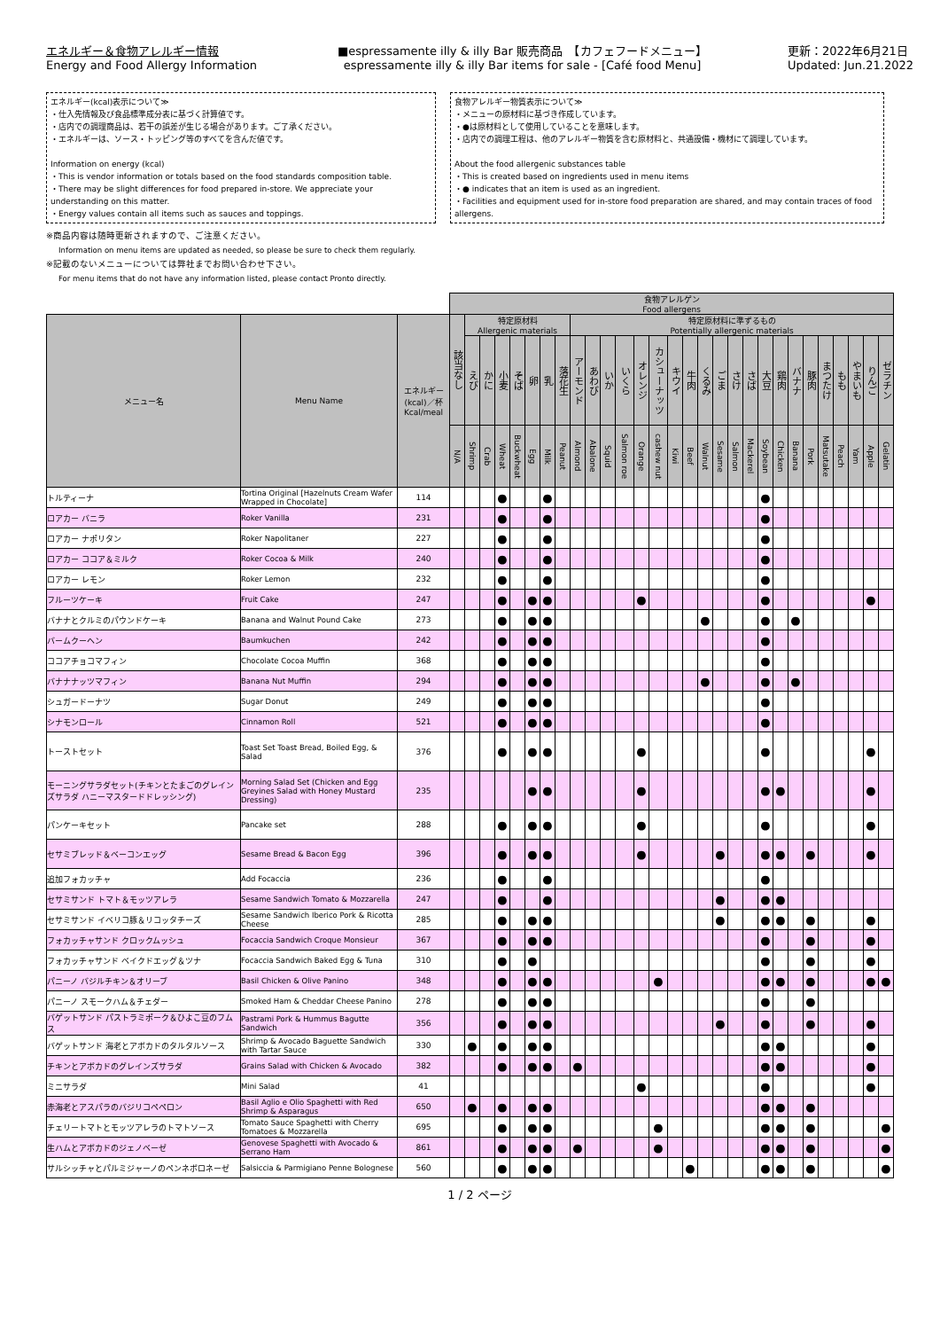エネルギー＆食物アレルギー情報
Energy and Food Allergy Information
■espressamente illy & illy Bar 販売商品　【カフェフードメニュー】
espressamente illy & illy Bar items for sale - [Café food Menu]
更新：2022年6月21日
Updated: Jun.21.2022
エネルギー(kcal)表示について≫
・仕入先情報及び食品標準成分表に基づく計算値です。
・店内での調理商品は、若干の誤差が生じる場合があります。ご了承ください。
・エネルギーは、ソース・トッピング等のすべてを含んだ値です。
Information on energy (kcal)
・This is vendor information or totals based on the food standards composition table.
・There may be slight differences for food prepared in-store. We appreciate your understanding on this matter.
・Energy values contain all items such as sauces and toppings.
食物アレルギー物質表示について≫
・メニューの原材料に基づき作成しています。
・●は原材料として使用していることを意味します。
・店内での調理工程は、他のアレルギー物質を含む原材料と、共通設備・機材にて調理しています。
About the food allergenic substances table
・This is created based on ingredients used in menu items
・● indicates that an item is used as an ingredient.
・Facilities and equipment used for in-store food preparation are shared, and may contain traces of food allergens.
※商品内容は随時更新されますので、ご注意ください。
Information on menu items are updated as needed, so please be sure to check them regularly.
※記載のないメニューについては弊社までお問い合わせ下さい。
For menu items that do not have any information listed, please contact Pronto directly.
| | | | 食物アレルゲン Food allergens | | | | | | | | | | | | | | | | | | | | | | | | | | | | |
| メニュー名 | Menu Name | エネルギー (kcal)／杯 Kcal/meal | 該当なし | 特定原材料 Allergenic materials | | | | | | | 特定原材料に準ずるもの Potentially allergenic materials | | | | | | | | | | | | | | | | | | | | |
| | | | | えび | かに | 小麦 | そば | 卵 | 乳 | 落花生 | アーモンド | あわび | いか | いくら | オレンジ | カシューナッツ | キウイ | 牛肉 | くるみ | ごま | さけ | さば | 大豆 | 鶏肉 | バナナ | 豚肉 | まつたけ | もも | やまいも | りんご | ゼラチン |
| | | | N/A | Shrimp | Crab | Wheat | Buckwheat | Egg | Milk | Peanut | Almond | Abalone | Squid | Salmon roe | Orange | cashew nut | Kiwi | Beef | Walnut | Sesame | Salmon | Mackerel | Soybean | Chicken | Banana | Pork | Matsutake | Peach | Yam | Apple | Gelatin |
| トルティーナ | Tortina Original [Hazelnuts Cream Wafer Wrapped in Chocolate] | 114 | | | | ● | | | ● | | | | | | | | | | | | | | ● | | | | | | | | |
| ロアカー バニラ | Roker Vanilla | 231 | | | | ● | | | ● | | | | | | | | | | | | | | ● | | | | | | | | |
| ロアカー ナポリタン | Roker Napolitaner | 227 | | | | ● | | | ● | | | | | | | | | | | | | | ● | | | | | | | | |
| ロアカー ココア＆ミルク | Roker Cocoa & Milk | 240 | | | | ● | | | ● | | | | | | | | | | | | | | ● | | | | | | | | |
| ロアカー レモン | Roker Lemon | 232 | | | | ● | | | ● | | | | | | | | | | | | | | ● | | | | | | | | |
| フルーツケーキ | Fruit Cake | 247 | | | | ● | | ● | ● | | | | | | ● | | | | | | | | ● | | | | | | | ● | |
| バナナとクルミのパウンドケーキ | Banana and Walnut Pound Cake | 273 | | | | ● | | ● | ● | | | | | | | | | | ● | | | | ● | | ● | | | | | | |
| バームクーヘン | Baumkuchen | 242 | | | | ● | | ● | ● | | | | | | | | | | | | | | ● | | | | | | | | |
| ココアチョコマフィン | Chocolate Cocoa Muffin | 368 | | | | ● | | ● | ● | | | | | | | | | | | | | | ● | | | | | | | | |
| バナナナッツマフィン | Banana Nut Muffin | 294 | | | | ● | | ● | ● | | | | | | | | | | ● | | | | ● | | ● | | | | | | |
| シュガードーナツ | Sugar Donut | 249 | | | | ● | | ● | ● | | | | | | | | | | | | | | ● | | | | | | | | |
| シナモンロール | Cinnamon Roll | 521 | | | | ● | | ● | ● | | | | | | | | | | | | | | ● | | | | | | | | |
| トーストセット | Toast Set Toast Bread, Boiled Egg, & Salad | 376 | | | | ● | | ● | ● | | | | | | ● | | | | | | | | ● | | | | | | | ● | |
| モーニングサラダセット(チキンとたまごのグレインズサラダ ハニーマスタードドレッシング) | Morning Salad Set (Chicken and Egg Greyines Salad with Honey Mustard Dressing) | 235 | | | | | | ● | ● | | | | | | ● | | | | | | | | ● | ● | | | | | | ● | |
| パンケーキセット | Pancake set | 288 | | | | ● | | ● | ● | | | | | | ● | | | | | | | | ● | | | | | | | ● | |
| セサミブレッド＆ベーコンエッグ | Sesame Bread & Bacon Egg | 396 | | | | ● | | ● | ● | | | | | | ● | | | | | ● | | | ● | ● | | ● | | | | ● | |
| 追加フォカッチャ | Add Focaccia | 236 | | | | ● | | | ● | | | | | | | | | | | | | | ● | | | | | | | | |
| セサミサンド トマト＆モッツアレラ | Sesame Sandwich Tomato & Mozzarella | 247 | | | | ● | | | ● | | | | | | | | | | | ● | | | ● | ● | | | | | | | |
| セサミサンド イベリコ豚＆リコッタチーズ | Sesame Sandwich Iberico Pork & Ricotta Cheese | 285 | | | | ● | | ● | ● | | | | | | | | | | | ● | | | ● | ● | | ● | | | | ● | |
| フォカッチャサンド クロックムッシュ | Focaccia Sandwich Croque Monsieur | 367 | | | | ● | | ● | ● | | | | | | | | | | | | | | ● | | | ● | | | | ● | |
| フォカッチャサンド ベイクドエッグ＆ツナ | Focaccia Sandwich Baked Egg & Tuna | 310 | | | | ● | | ● | | | | | | | | | | | | | | | ● | | | ● | | | | ● | |
| パニーノ バジルチキン＆オリーブ | Basil Chicken & Olive Panino | 348 | | | | ● | | ● | ● | | | | | | | ● | | | | | | | ● | ● | | ● | | | | ● | ● |
| パニーノ スモークハム＆チェダー | Smoked Ham & Cheddar Cheese Panino | 278 | | | | ● | | ● | ● | | | | | | | | | | | | | | ● | | | ● | | | | | |
| バゲットサンド パストラミポーク＆ひよこ豆のフムス | Pastrami Pork & Hummus Bagutte Sandwich | 356 | | | | ● | | ● | ● | | | | | | | | | | | ● | | | ● | | | ● | | | | ● | |
| バゲットサンド 海老とアボカドのタルタルソース | Shrimp & Avocado Baguette Sandwich with Tartar Sauce | 330 | | ● | | ● | | ● | ● | | | | | | | | | | | | | | ● | ● | | | | | | ● | |
| チキンとアボカドのグレインズサラダ | Grains Salad with Chicken & Avocado | 382 | | | | ● | | ● | ● | | ● | | | | | | | | | | | | ● | ● | | | | | | ● | |
| ミニサラダ | Mini Salad | 41 | | | | | | | | | | | | | ● | | | | | | | | ● | | | | | | | ● | |
| 赤海老とアスパラのバジリコペペロン | Basil Aglio e Olio Spaghetti with Red Shrimp & Asparagus | 650 | | ● | | ● | | ● | ● | | | | | | | | | | | | | | ● | ● | | ● | | | | | |
| チェリートマトとモッツアレラのトマトソース | Tomato Sauce Spaghetti with Cherry Tomatoes & Mozzarella | 695 | | | | ● | | ● | ● | | | | | | | ● | | | | | | | ● | ● | | ● | | | | | ● |
| 生ハムとアボカドのジェノベーゼ | Genovese Spaghetti with Avocado & Serrano Ham | 861 | | | | ● | | ● | ● | | ● | | | | | ● | | | | | | | ● | ● | | ● | | | | | ● |
| サルシッチャとパルミジャーノのペンネボロネーゼ | Salsiccia & Parmigiano Penne Bolognese | 560 | | | | ● | | ● | ● | | | | | | | | | ● | | | | | ● | ● | | ● | | | | | ● |
1 / 2 ページ